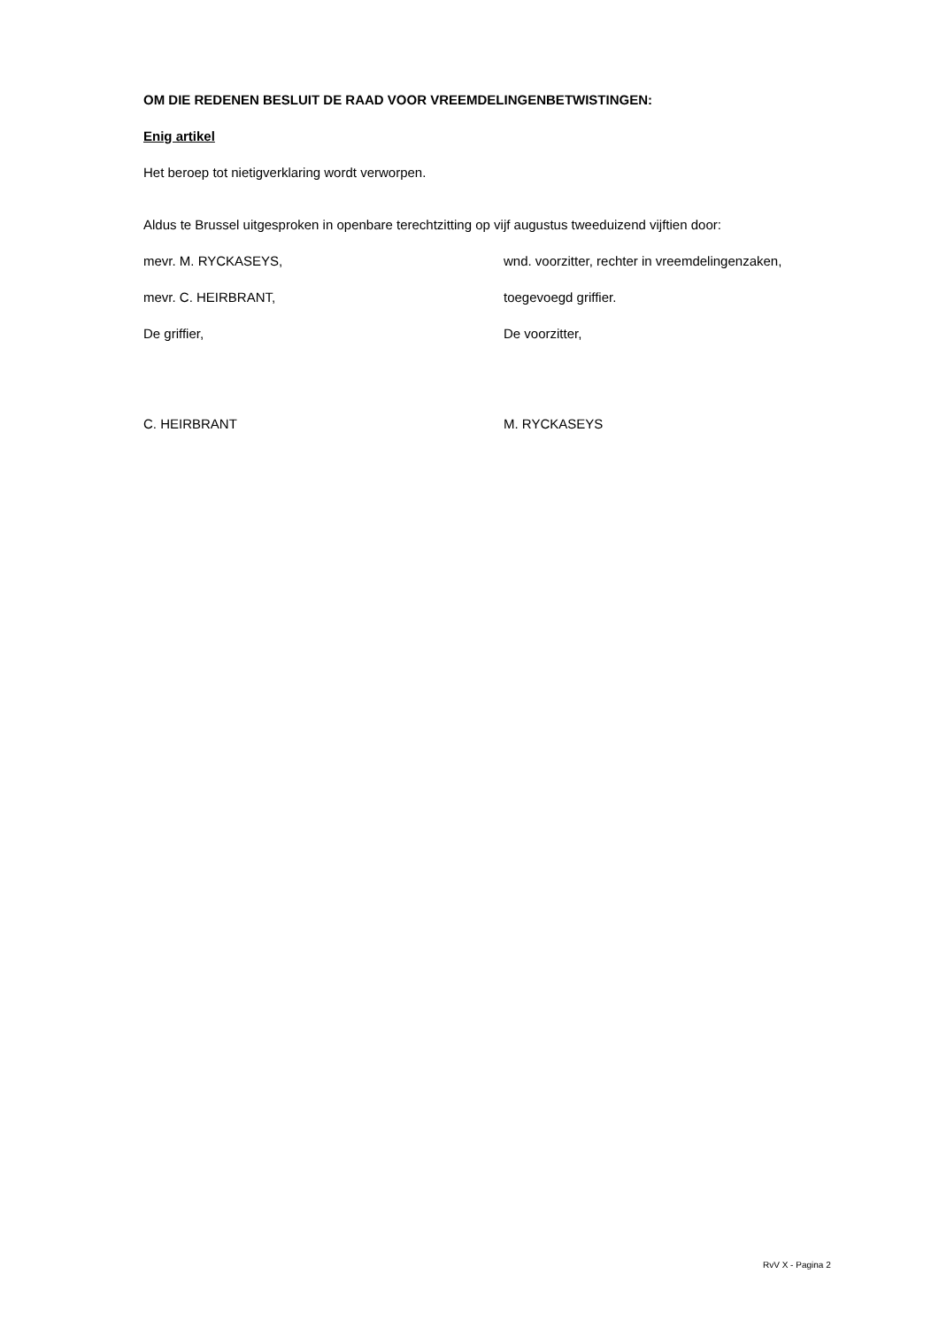OM DIE REDENEN BESLUIT DE RAAD VOOR VREEMDELINGENBETWISTINGEN:
Enig artikel
Het beroep tot nietigverklaring wordt verworpen.
Aldus te Brussel uitgesproken in openbare terechtzitting op vijf augustus tweeduizend vijftien door:
mevr. M. RYCKASEYS, wnd. voorzitter, rechter in vreemdelingenzaken,
mevr. C. HEIRBRANT, toegevoegd griffier.
De griffier, De voorzitter,
C. HEIRBRANT M. RYCKASEYS
RvV X - Pagina 2